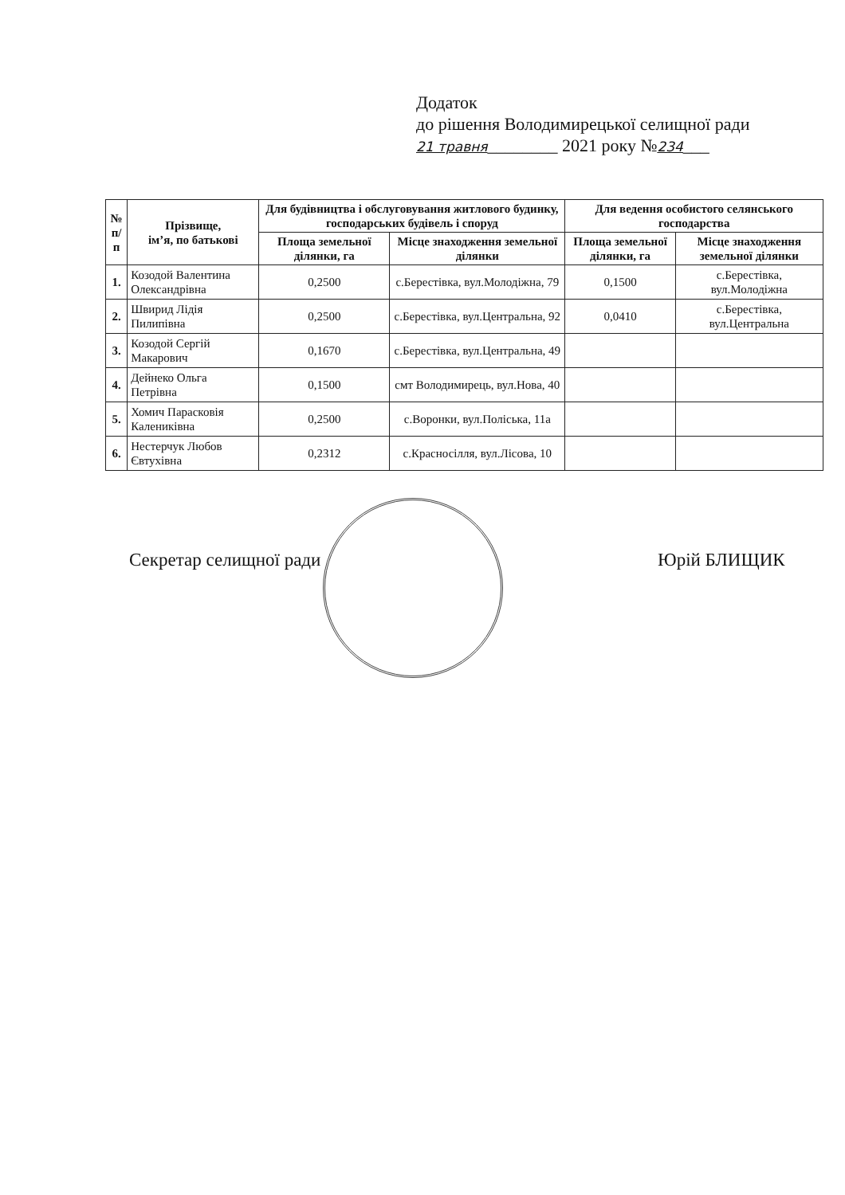Додаток
до рішення Володимирецької селищної ради
21 травня________ 2021 року №234___
| № п/п | Прізвище, ім’я, по батькові | Для будівництва і обслуговування житлового будинку, господарських будівель і споруд | | Для ведення особистого селянського господарства | |
| --- | --- | --- | --- | --- | --- |
| | | Площа земельної ділянки, га | Місце знаходження земельної ділянки | Площа земельної ділянки, га | Місце знаходження земельної ділянки |
| 1. | Козодой Валентина Олександрівна | 0,2500 | с.Берестівка, вул.Молодіжна, 79 | 0,1500 | с.Берестівка, вул.Молодіжна |
| 2. | Швирид Лідія Пилипівна | 0,2500 | с.Берестівка, вул.Центральна, 92 | 0,0410 | с.Берестівка, вул.Центральна |
| 3. | Козодой Сергій Макарович | 0,1670 | с.Берестівка, вул.Центральна, 49 | | |
| 4. | Дейнеко Ольга Петрівна | 0,1500 | смт Володимирець, вул.Нова, 40 | | |
| 5. | Хомич Парасковія Калениківна | 0,2500 | с.Воронки, вул.Поліська, 11а | | |
| 6. | Нестерчук Любов Євтухівна | 0,2312 | с.Красносілля, вул.Лісова, 10 | | |
Секретар селищної ради Юрій БЛИЩИК